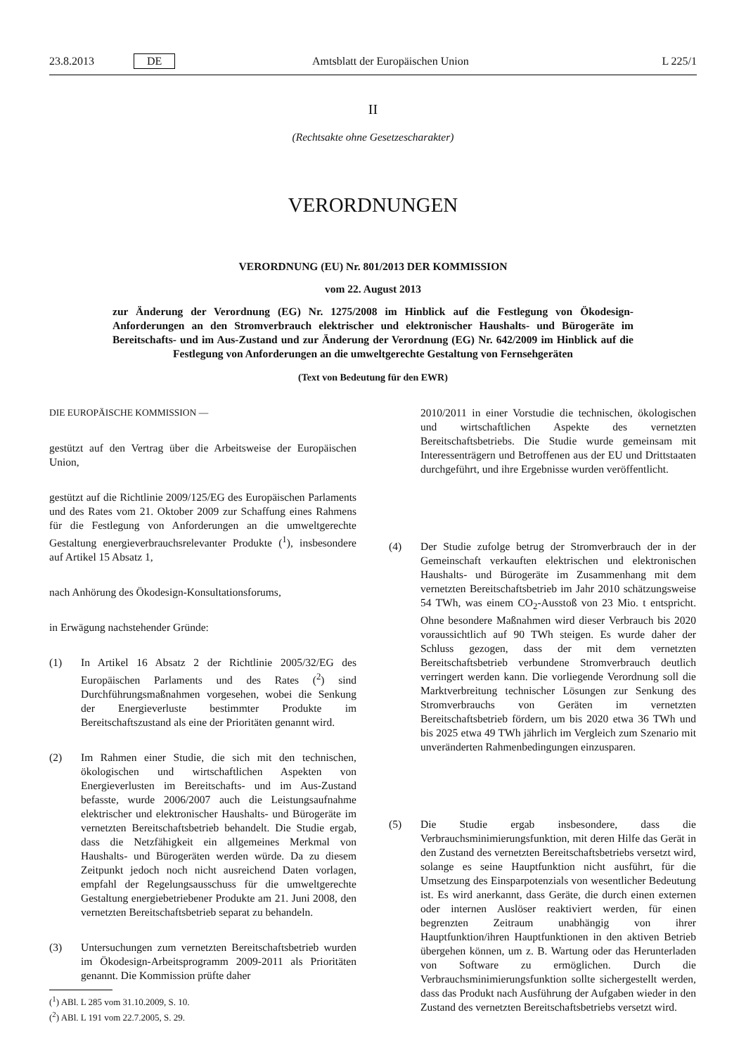23.8.2013 DE Amtsblatt der Europäischen Union L 225/1
II
(Rechtsakte ohne Gesetzescharakter)
VERORDNUNGEN
VERORDNUNG (EU) Nr. 801/2013 DER KOMMISSION
vom 22. August 2013
zur Änderung der Verordnung (EG) Nr. 1275/2008 im Hinblick auf die Festlegung von Ökodesign-Anforderungen an den Stromverbrauch elektrischer und elektronischer Haushalts- und Bürogeräte im Bereitschafts- und im Aus-Zustand und zur Änderung der Verordnung (EG) Nr. 642/2009 im Hinblick auf die Festlegung von Anforderungen an die umweltgerechte Gestaltung von Fernsehgeräten
(Text von Bedeutung für den EWR)
DIE EUROPÄISCHE KOMMISSION —
gestützt auf den Vertrag über die Arbeitsweise der Europäischen Union,
gestützt auf die Richtlinie 2009/125/EG des Europäischen Parlaments und des Rates vom 21. Oktober 2009 zur Schaffung eines Rahmens für die Festlegung von Anforderungen an die umweltgerechte Gestaltung energieverbrauchsrelevanter Produkte (<sup>1</sup>), insbesondere auf Artikel 15 Absatz 1,
nach Anhörung des Ökodesign-Konsultationsforums,
in Erwägung nachstehender Gründe:
(1) In Artikel 16 Absatz 2 der Richtlinie 2005/32/EG des Europäischen Parlaments und des Rates (<sup>2</sup>) sind Durchführungsmaßnahmen vorgesehen, wobei die Senkung der Energieverluste bestimmter Produkte im Bereitschaftszustand als eine der Prioritäten genannt wird.
(2) Im Rahmen einer Studie, die sich mit den technischen, ökologischen und wirtschaftlichen Aspekten von Energieverlusten im Bereitschafts- und im Aus-Zustand befasste, wurde 2006/2007 auch die Leistungsaufnahme elektrischer und elektronischer Haushalts- und Bürogeräte im vernetzten Bereitschaftsbetrieb behandelt. Die Studie ergab, dass die Netzfähigkeit ein allgemeines Merkmal von Haushalts- und Bürogeräten werden würde. Da zu diesem Zeitpunkt jedoch noch nicht ausreichend Daten vorlagen, empfahl der Regelungsausschuss für die umweltgerechte Gestaltung energiebetriebener Produkte am 21. Juni 2008, den vernetzten Bereitschaftsbetrieb separat zu behandeln.
(3) Untersuchungen zum vernetzten Bereitschaftsbetrieb wurden im Ökodesign-Arbeitsprogramm 2009-2011 als Prioritäten genannt. Die Kommission prüfte daher
(<sup>1</sup>) ABl. L 285 vom 31.10.2009, S. 10.
(<sup>2</sup>) ABl. L 191 vom 22.7.2005, S. 29.
2010/2011 in einer Vorstudie die technischen, ökologischen und wirtschaftlichen Aspekte des vernetzten Bereitschaftsbetriebs. Die Studie wurde gemeinsam mit Interessenträgern und Betroffenen aus der EU und Drittstaaten durchgeführt, und ihre Ergebnisse wurden veröffentlicht.
(4) Der Studie zufolge betrug der Stromverbrauch der in der Gemeinschaft verkauften elektrischen und elektronischen Haushalts- und Bürogeräte im Zusammenhang mit dem vernetzten Bereitschaftsbetrieb im Jahr 2010 schätzungsweise 54 TWh, was einem CO<sub>2</sub>-Ausstoß von 23 Mio. t entspricht. Ohne besondere Maßnahmen wird dieser Verbrauch bis 2020 voraussichtlich auf 90 TWh steigen. Es wurde daher der Schluss gezogen, dass der mit dem vernetzten Bereitschaftsbetrieb verbundene Stromverbrauch deutlich verringert werden kann. Die vorliegende Verordnung soll die Marktverbreitung technischer Lösungen zur Senkung des Stromverbrauchs von Geräten im vernetzten Bereitschaftsbetrieb fördern, um bis 2020 etwa 36 TWh und bis 2025 etwa 49 TWh jährlich im Vergleich zum Szenario mit unveränderten Rahmenbedingungen einzusparen.
(5) Die Studie ergab insbesondere, dass die Verbrauchsminimierungsfunktion, mit deren Hilfe das Gerät in den Zustand des vernetzten Bereitschaftsbetriebs versetzt wird, solange es seine Hauptfunktion nicht ausführt, für die Umsetzung des Einsparpotenzials von wesentlicher Bedeutung ist. Es wird anerkannt, dass Geräte, die durch einen externen oder internen Auslöser reaktiviert werden, für einen begrenzten Zeitraum unabhängig von ihrer Hauptfunktion/ihren Hauptfunktionen in den aktiven Betrieb übergehen können, um z. B. Wartung oder das Herunterladen von Software zu ermöglichen. Durch die Verbrauchsminimierungsfunktion sollte sichergestellt werden, dass das Produkt nach Ausführung der Aufgaben wieder in den Zustand des vernetzten Bereitschaftsbetriebs versetzt wird.